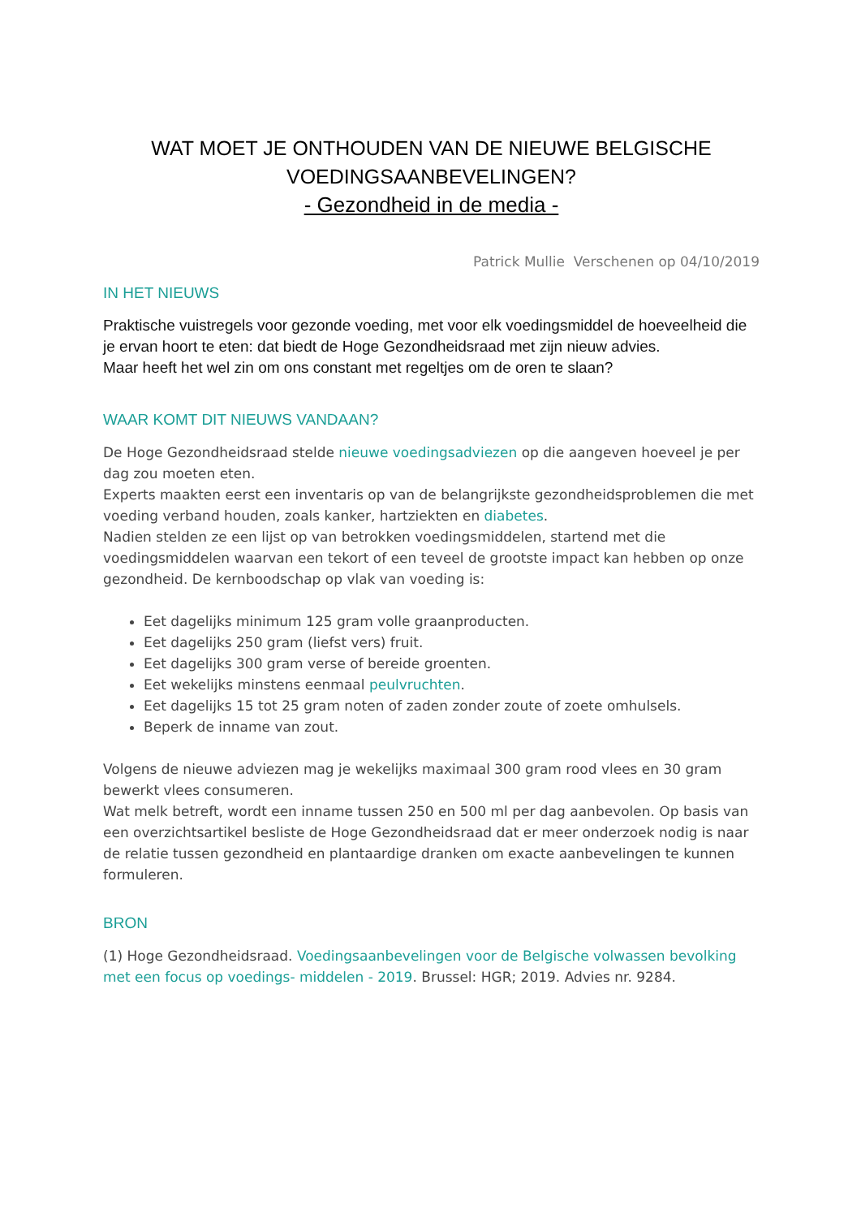WAT MOET JE ONTHOUDEN VAN DE NIEUWE BELGISCHE
VOEDINGSAANBEVELINGEN?
- Gezondheid in de media -
Patrick Mullie Verschenen op 04/10/2019
IN HET NIEUWS
Praktische vuistregels voor gezonde voeding, met voor elk voedingsmiddel de hoeveelheid die je ervan hoort te eten: dat biedt de Hoge Gezondheidsraad met zijn nieuw advies.
Maar heeft het wel zin om ons constant met regeltjes om de oren te slaan?
WAAR KOMT DIT NIEUWS VANDAAN?
De Hoge Gezondheidsraad stelde nieuwe voedingsadviezen op die aangeven hoeveel je per dag zou moeten eten.
Experts maakten eerst een inventaris op van de belangrijkste gezondheidsproblemen die met voeding verband houden, zoals kanker, hartziekten en diabetes.
Nadien stelden ze een lijst op van betrokken voedingsmiddelen, startend met die voedingsmiddelen waarvan een tekort of een teveel de grootste impact kan hebben op onze gezondheid. De kernboodschap op vlak van voeding is:
Eet dagelijks minimum 125 gram volle graanproducten.
Eet dagelijks 250 gram (liefst vers) fruit.
Eet dagelijks 300 gram verse of bereide groenten.
Eet wekelijks minstens eenmaal peulvruchten.
Eet dagelijks 15 tot 25 gram noten of zaden zonder zoute of zoete omhulsels.
Beperk de inname van zout.
Volgens de nieuwe adviezen mag je wekelijks maximaal 300 gram rood vlees en 30 gram bewerkt vlees consumeren.
Wat melk betreft, wordt een inname tussen 250 en 500 ml per dag aanbevolen. Op basis van een overzichtsartikel besliste de Hoge Gezondheidsraad dat er meer onderzoek nodig is naar de relatie tussen gezondheid en plantaardige dranken om exacte aanbevelingen te kunnen formuleren.
BRON
(1) Hoge Gezondheidsraad. Voedingsaanbevelingen voor de Belgische volwassen bevolking met een focus op voedings- middelen - 2019. Brussel: HGR; 2019. Advies nr. 9284.